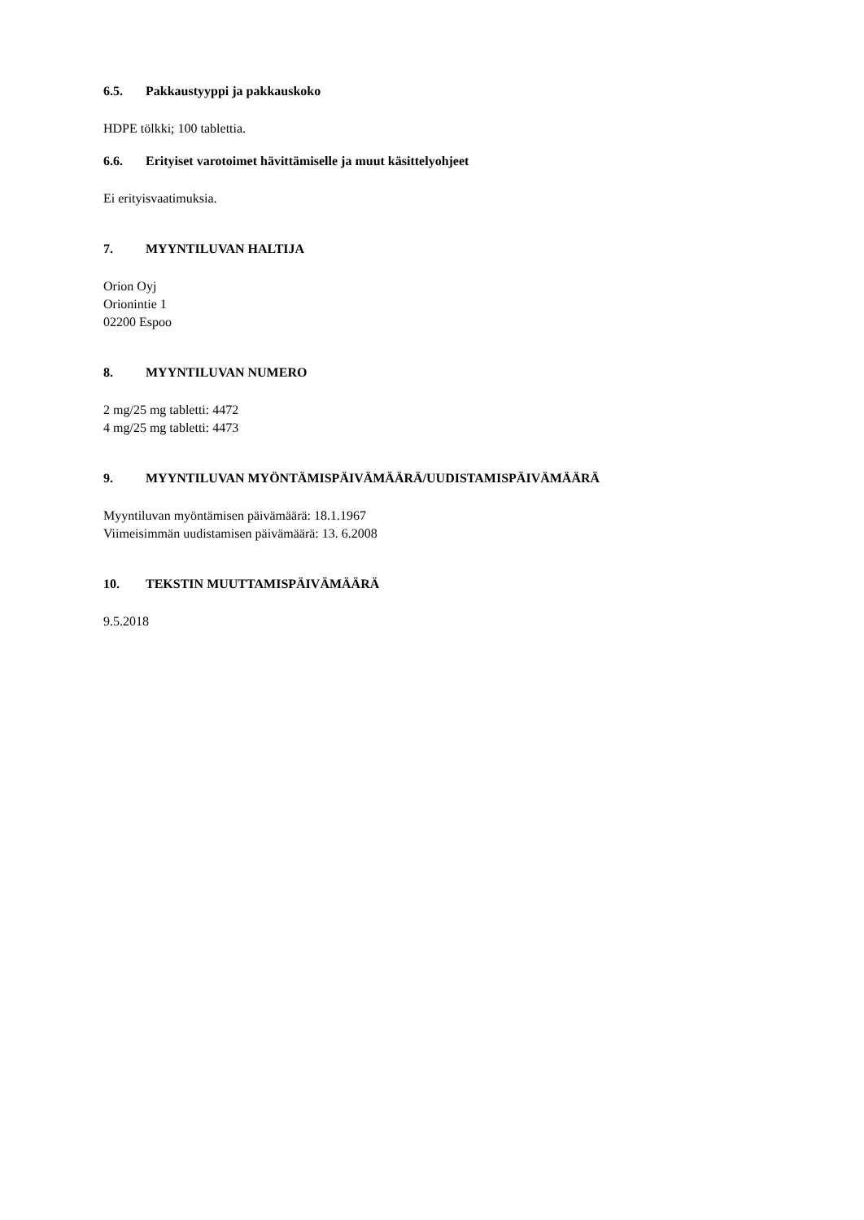6.5. Pakkaustyyppi ja pakkauskoko
HDPE tölkki; 100 tablettia.
6.6. Erityiset varotoimet hävittämiselle ja muut käsittelyohjeet
Ei erityisvaatimuksia.
7. MYYNTILUVAN HALTIJA
Orion Oyj
Orionintie 1
02200 Espoo
8. MYYNTILUVAN NUMERO
2 mg/25 mg tabletti: 4472
4 mg/25 mg tabletti: 4473
9. MYYNTILUVAN MYÖNTÄMISPÄIVÄMÄÄRÄ/UUDISTAMISPÄIVÄMÄÄRÄ
Myyntiluvan myöntämisen päivämäärä: 18.1.1967
Viimeisimmän uudistamisen päivämäärä: 13. 6.2008
10. TEKSTIN MUUTTAMISPÄIVÄMÄÄRÄ
9.5.2018